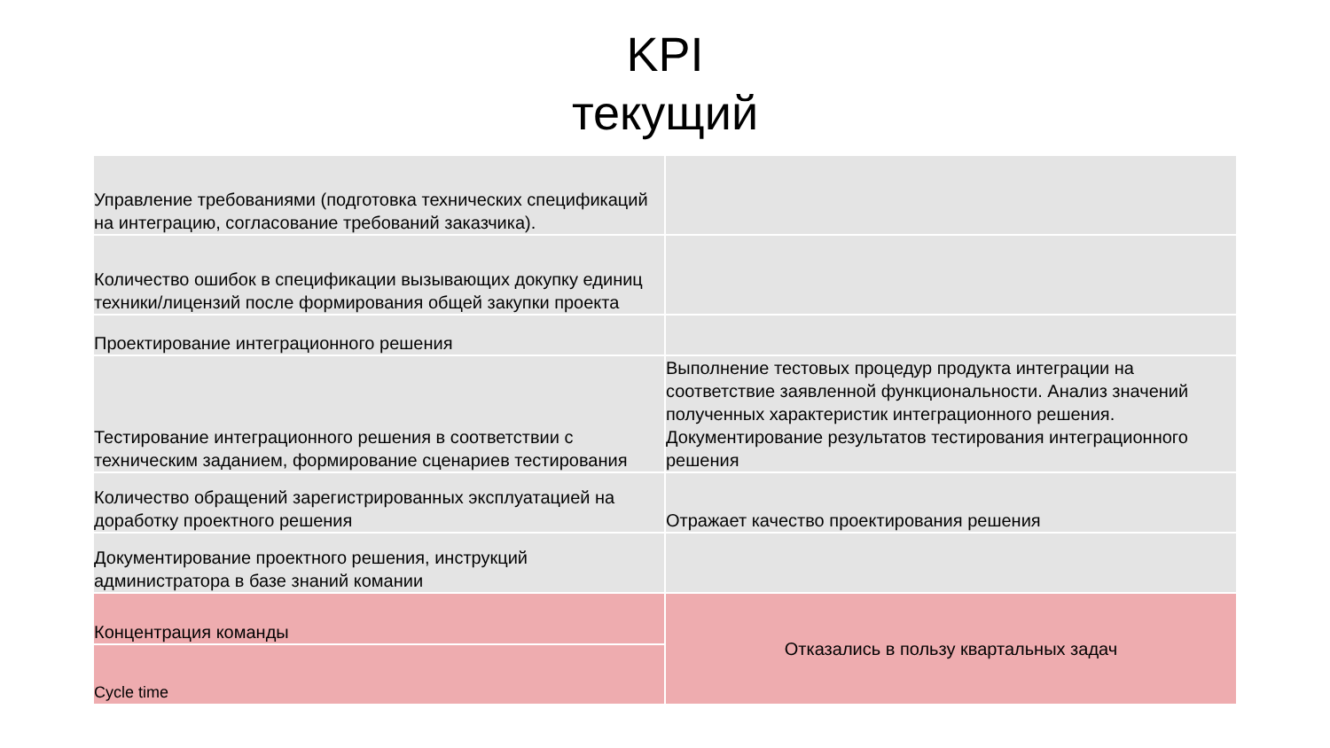KPI
текущий
| Управление требованиями (подготовка технических спецификаций на интеграцию, согласование требований заказчика). | |
| Количество ошибок в спецификации вызывающих докупку единиц техники/лицензий после формирования общей закупки проекта | |
| Проектирование интеграционного решения | |
| Тестирование интеграционного решения в соответствии с техническим заданием, формирование сценариев тестирования | Выполнение тестовых процедур продукта интеграции на соответствие заявленной функциональности. Анализ значений полученных характеристик интеграционного решения. Документирование результатов тестирования интеграционного решения |
| Количество обращений зарегистрированных эксплуатацией на доработку проектного решения | Отражает качество проектирования решения |
| Документирование проектного решения, инструкций администратора в базе знаний комании | |
| Концентрация команды | Отказались в пользу квартальных задач |
| Cycle time | |